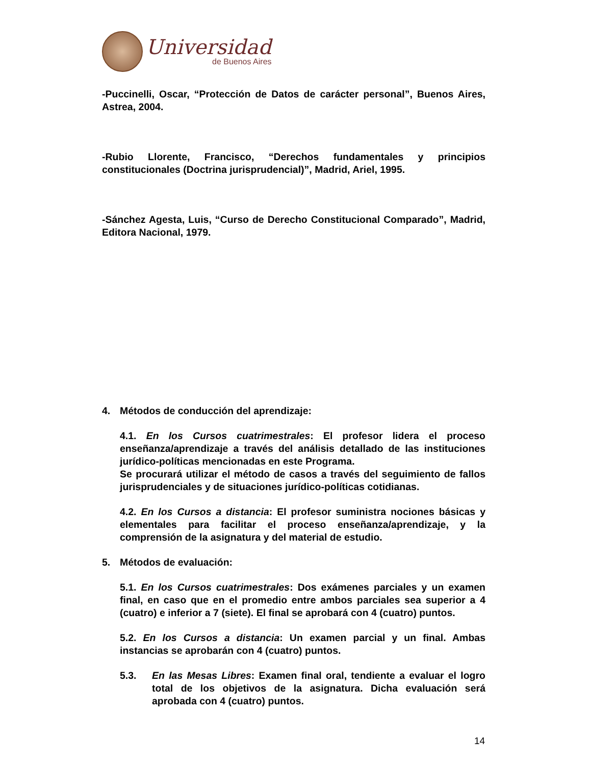Universidad
de Buenos Aires
-Puccinelli, Oscar, “Protección de Datos de carácter personal”, Buenos Aires, Astrea, 2004.
-Rubio Llorente, Francisco, “Derechos fundamentales y principios constitucionales (Doctrina jurisprudencial)”, Madrid, Ariel, 1995.
-Sánchez Agesta, Luis, “Curso de Derecho Constitucional Comparado”, Madrid, Editora Nacional, 1979.
4. Métodos de conducción del aprendizaje:
4.1. En los Cursos cuatrimestrales: El profesor lidera el proceso enseñanza/aprendizaje a través del análisis detallado de las instituciones jurídico-políticas mencionadas en este Programa.
Se procurará utilizar el método de casos a través del seguimiento de fallos jurisprudenciales y de situaciones jurídico-políticas cotidianas.
4.2. En los Cursos a distancia: El profesor suministra nociones básicas y elementales para facilitar el proceso enseñanza/aprendizaje, y la comprensión de la asignatura y del material de estudio.
5. Métodos de evaluación:
5.1. En los Cursos cuatrimestrales: Dos exámenes parciales y un examen final, en caso que en el promedio entre ambos parciales sea superior a 4 (cuatro) e inferior a 7 (siete). El final se aprobará con 4 (cuatro) puntos.
5.2. En los Cursos a distancia: Un examen parcial y un final. Ambas instancias se aprobarán con 4 (cuatro) puntos.
5.3. En las Mesas Libres: Examen final oral, tendiente a evaluar el logro total de los objetivos de la asignatura. Dicha evaluación será aprobada con 4 (cuatro) puntos.
14